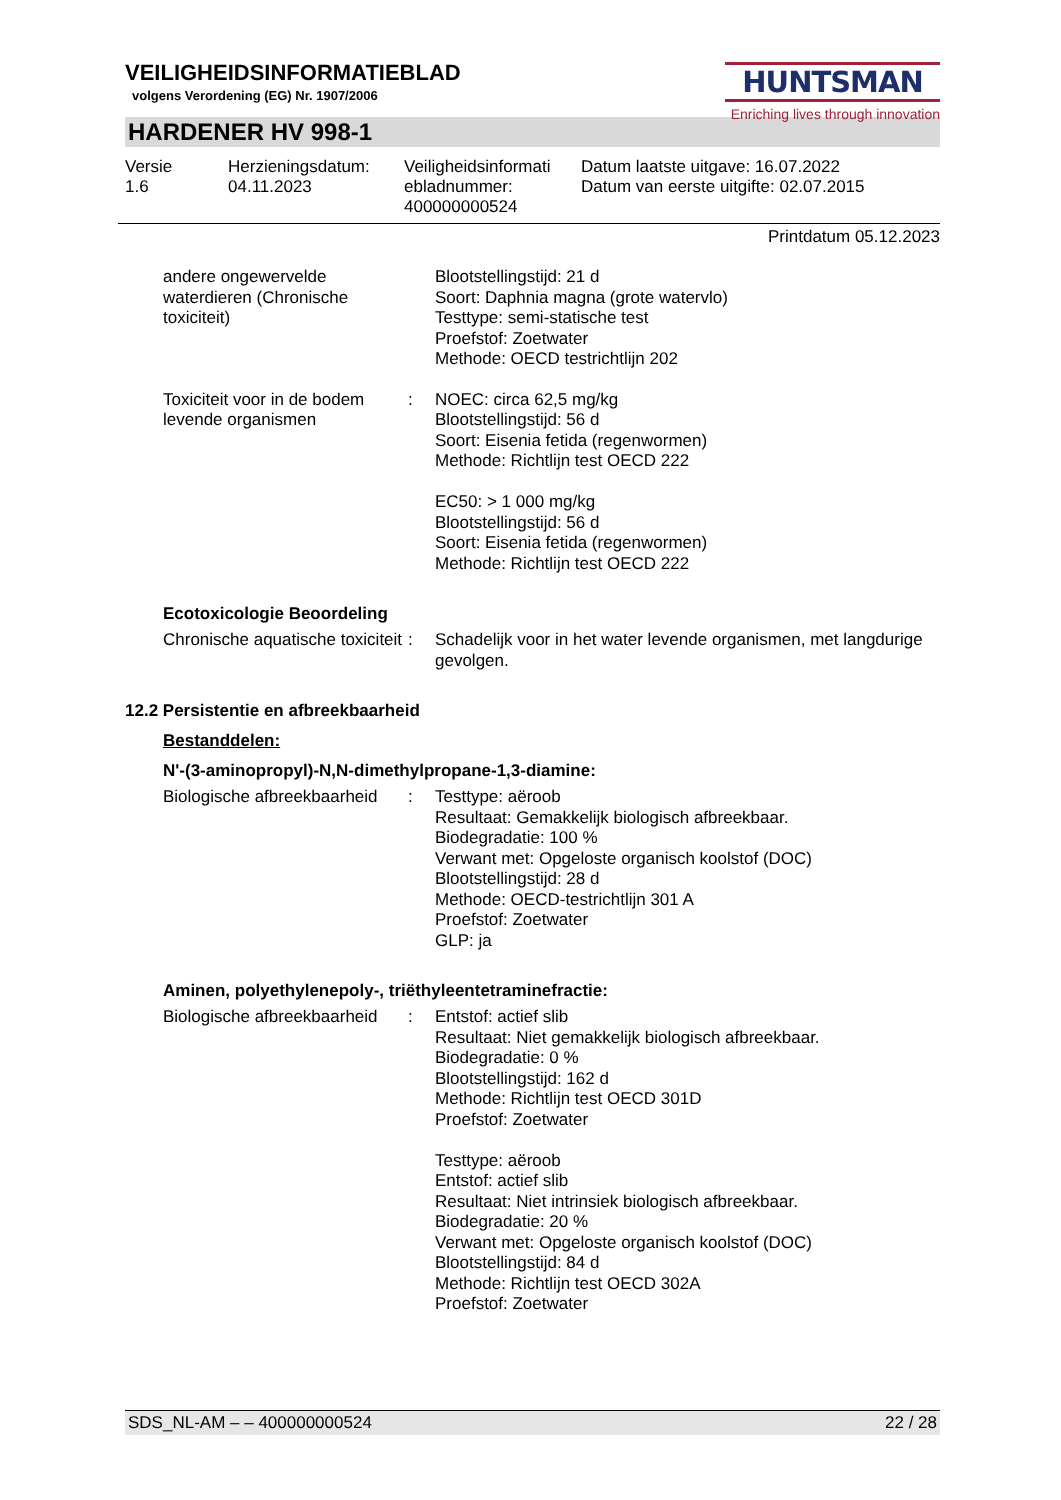VEILIGHEIDSINFORMATIEBLAD
volgens Verordening (EG) Nr. 1907/2006
HUNTSMAN
Enriching lives through innovation
HARDENER HV 998-1
Versie
1.6
Herzieningsdatum:
04.11.2023
Veiligheidsinformati
ebladnummer:
400000000524
Datum laatste uitgave: 16.07.2022
Datum van eerste uitgifte: 02.07.2015
Printdatum 05.12.2023
| andere ongewervelde waterdieren (Chronische toxiciteit) | | Blootstellingstijd: 21 d Soort: Daphnia magna (grote watervlo) Testtype: semi-statische test Proefstof: Zoetwater Methode: OECD testrichtlijn 202 |
| Toxiciteit voor in de bodem levende organismen | : | NOEC: circa 62,5 mg/kg Blootstellingstijd: 56 d Soort: Eisenia fetida (regenwormen) Methode: Richtlijn test OECD 222 EC50: > 1 000 mg/kg Blootstellingstijd: 56 d Soort: Eisenia fetida (regenwormen) Methode: Richtlijn test OECD 222 |
Ecotoxicologie Beoordeling
| Chronische aquatische toxiciteit | : | Schadelijk voor in het water levende organismen, met langdurige gevolgen. |
12.2 Persistentie en afbreekbaarheid
Bestanddelen:
N'-(3-aminopropyl)-N,N-dimethylpropane-1,3-diamine:
| Biologische afbreekbaarheid | : | Testtype: aëroob Resultaat: Gemakkelijk biologisch afbreekbaar. Biodegradatie: 100 % Verwant met: Opgeloste organisch koolstof (DOC) Blootstellingstijd: 28 d Methode: OECD-testrichtlijn 301 A Proefstof: Zoetwater GLP: ja |
Aminen, polyethylenepoly-, triëthyleentetraminefractie:
| Biologische afbreekbaarheid | : | Entstof: actief slib Resultaat: Niet gemakkelijk biologisch afbreekbaar. Biodegradatie: 0 % Blootstellingstijd: 162 d Methode: Richtlijn test OECD 301D Proefstof: Zoetwater Testtype: aëroob Entstof: actief slib Resultaat: Niet intrinsiek biologisch afbreekbaar. Biodegradatie: 20 % Verwant met: Opgeloste organisch koolstof (DOC) Blootstellingstijd: 84 d Methode: Richtlijn test OECD 302A Proefstof: Zoetwater |
SDS_NL-AM – – 400000000524 22 / 28